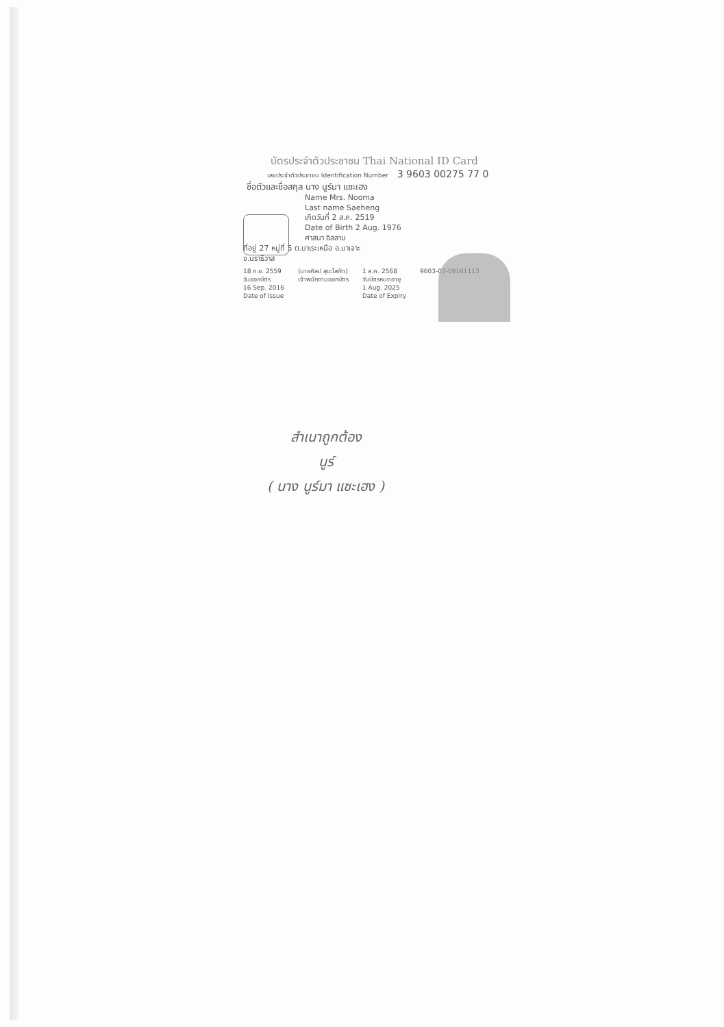บัตรประจำตัวประชาชน Thai National ID Card
เลขประจำตัวประชาชน Identification Number 3 9603 00275 77 0
ชื่อตัวและชื่อสกุล นาง นูร์มา แซะเฮง
Name Mrs. Nooma
Last name Saeheng
เกิดวันที่ 2 ส.ค. 2519
Date of Birth 2 Aug. 1976
ศาสนา อิสลาม
ที่อยู่ 27 หมู่ที่ 5 ต.บาเระเหนือ อ.บาเจาะ
จ.นราธิวาส
18 ก.ย. 2559
วันออกบัตร
16 Sep. 2016
Date of Issue
(นายศิลป สุขะโสภัต)
เจ้าพนักงานออกบัตร
1 ส.ค. 2568
วันบัตรหมดอายุ
1 Aug. 2025
Date of Expiry
9603-03-09161113
สำเนาถูกต้อง
นูร์
( นาง นูร์มา แซะเฮง )